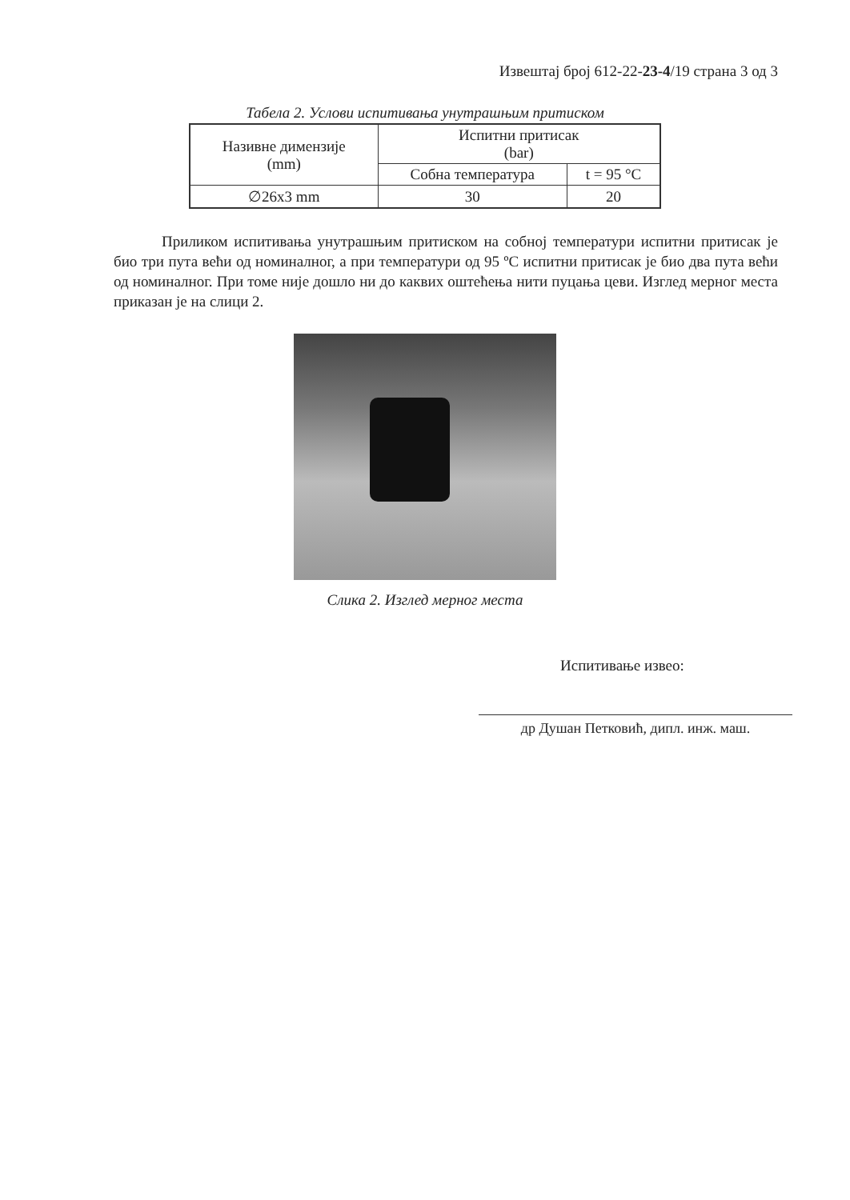Извештај број 612-22-23-4/19 страна 3 од 3
Табела 2. Услови испитивања унутрашњим притиском
| Називне димензије (mm) | Испитни притисак (bar) | |
| | Собна температура | t = 95 °C |
| ∅26x3 mm | 30 | 20 |
Приликом испитивања унутрашњим притиском на собној температури испитни притисак је био три пута већи од номиналног, а при температури од 95 ºC испитни притисак је био два пута већи од номиналног. При томе није дошло ни до каквих оштећења нити пуцања цеви. Изглед мерног места приказан је на слици 2.
Слика 2. Изглед мерног места
Испитивање извео:
др Душан Петковић, дипл. инж. маш.